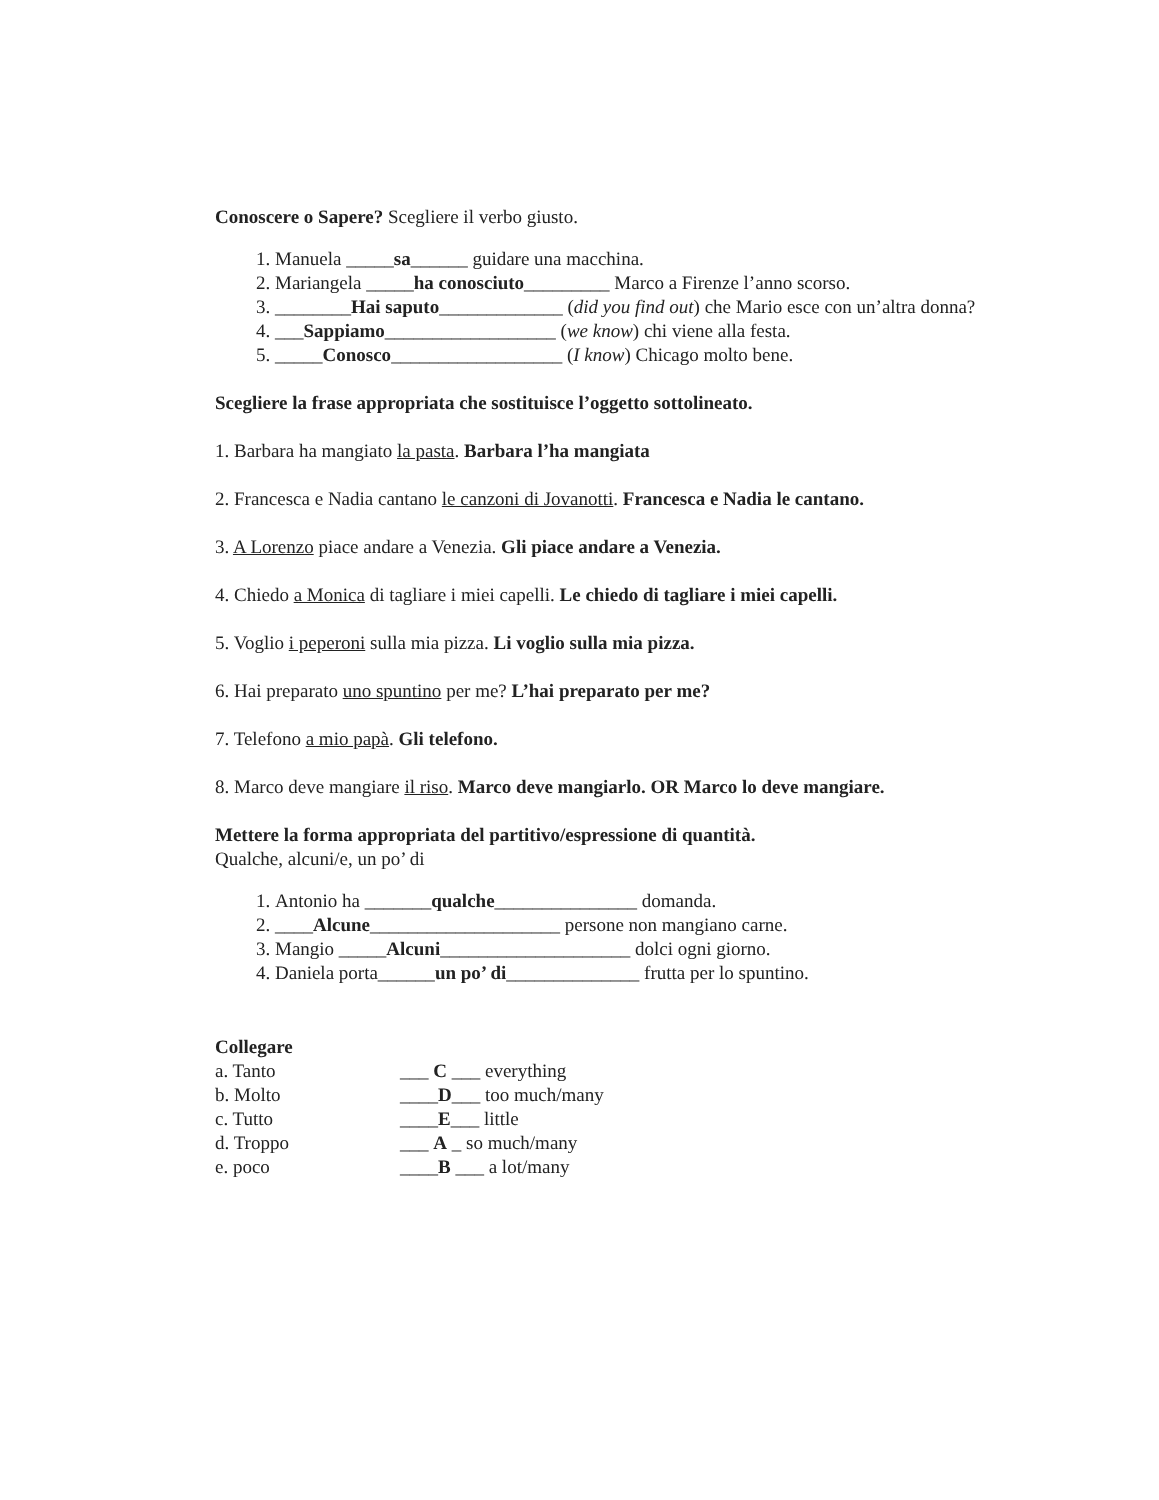Conoscere o Sapere? Scegliere il verbo giusto.
1. Manuela _____sa______ guidare una macchina.
2. Mariangela _____ha conosciuto_________ Marco a Firenze l’anno scorso.
3. ________Hai saputo_____________ (did you find out) che Mario esce con un’altra donna?
4. ___Sappiamo__________________ (we know) chi viene alla festa.
5. _____Conosco__________________ (I know) Chicago molto bene.
Scegliere la frase appropriata che sostituisce l’oggetto sottolineato.
1. Barbara ha mangiato la pasta. Barbara l’ha mangiata
2. Francesca e Nadia cantano le canzoni di Jovanotti. Francesca e Nadia le cantano.
3. A Lorenzo piace andare a Venezia. Gli piace andare a Venezia.
4. Chiedo a Monica di tagliare i miei capelli. Le chiedo di tagliare i miei capelli.
5. Voglio i peperoni sulla mia pizza. Li voglio sulla mia pizza.
6. Hai preparato uno spuntino per me? L’hai preparato per me?
7. Telefono a mio papà. Gli telefono.
8. Marco deve mangiare il riso. Marco deve mangiarlo. OR Marco lo deve mangiare.
Mettere la forma appropriata del partitivo/espressione di quantità.
Qualche, alcuni/e, un po’ di
1. Antonio ha _______qualche_______________ domanda.
2. ____Alcune____________________ persone non mangiano carne.
3. Mangio _____Alcuni____________________ dolci ogni giorno.
4. Daniela porta______un po’ di______________ frutta per lo spuntino.
Collegare
a. Tanto ___ C ___ everything b. Molto ____D___ too much/many c. Tutto ____E___ little d. Troppo ___ A _ so much/many e. poco ____B ___ a lot/many